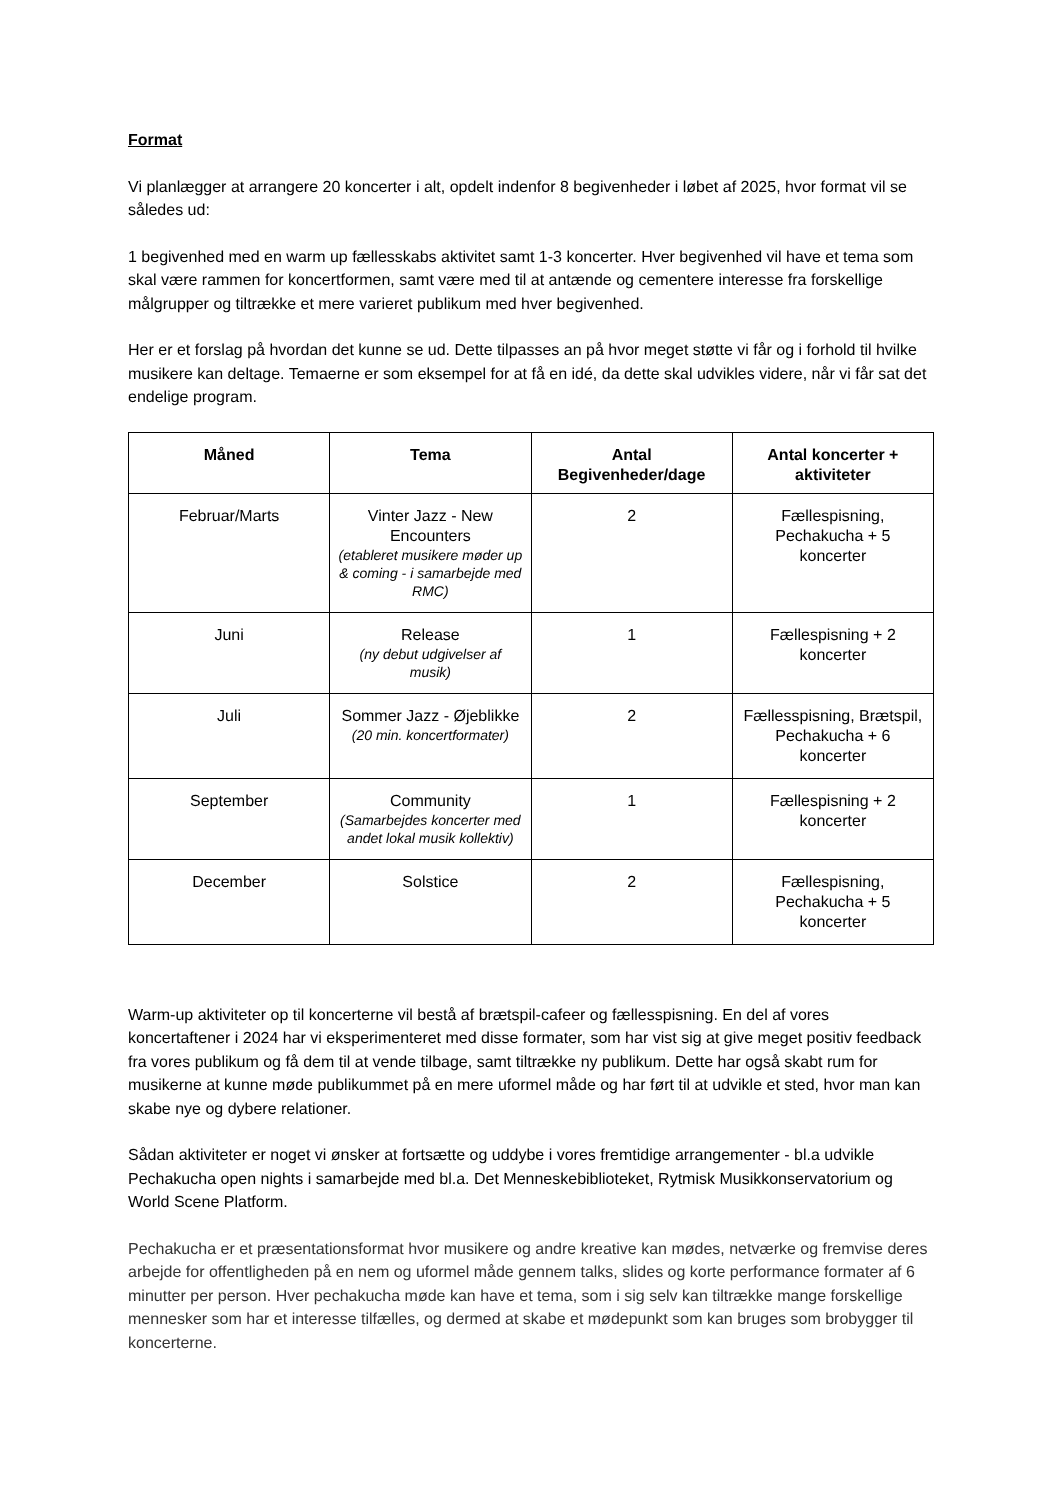Format
Vi planlægger at arrangere 20 koncerter i alt, opdelt indenfor 8 begivenheder i løbet af 2025, hvor format vil se således ud:
1 begivenhed med en warm up fællesskabs aktivitet samt 1-3 koncerter. Hver begivenhed vil have et tema som skal være rammen for koncertformen, samt være med til at antænde og cementere interesse fra forskellige målgrupper og tiltrække et mere varieret publikum med hver begivenhed.
Her er et forslag på hvordan det kunne se ud. Dette tilpasses an på hvor meget støtte vi får og i forhold til hvilke musikere kan deltage. Temaerne er som eksempel for at få en idé, da dette skal udvikles videre, når vi får sat det endelige program.
| Måned | Tema | Antal Begivenheder/dage | Antal koncerter + aktiviteter |
| --- | --- | --- | --- |
| Februar/Marts | Vinter Jazz - New Encounters (etableret musikere møder up & coming - i samarbejde med RMC) | 2 | Fællespisning, Pechakucha + 5 koncerter |
| Juni | Release (ny debut udgivelser af musik) | 1 | Fællespisning + 2 koncerter |
| Juli | Sommer Jazz - Øjeblikke (20 min. koncertformater) | 2 | Fællesspisning, Brætspil, Pechakucha + 6 koncerter |
| September | Community (Samarbejdes koncerter med andet lokal musik kollektiv) | 1 | Fællespisning + 2 koncerter |
| December | Solstice | 2 | Fællespisning, Pechakucha + 5 koncerter |
Warm-up aktiviteter op til koncerterne vil bestå af brætspil-cafeer og fællesspisning. En del af vores koncertaftener i 2024 har vi eksperimenteret med disse formater, som har vist sig at give meget positiv feedback fra vores publikum og få dem til at vende tilbage, samt tiltrække ny publikum. Dette har også skabt rum for musikerne at kunne møde publikummet på en mere uformel måde og har ført til at udvikle et sted, hvor man kan skabe nye og dybere relationer.
Sådan aktiviteter er noget vi ønsker at fortsætte og uddybe i vores fremtidige arrangementer - bl.a udvikle Pechakucha open nights i samarbejde med bl.a. Det Menneskebiblioteket, Rytmisk Musikkonservatorium og World Scene Platform.
Pechakucha er et præsentationsformat hvor musikere og andre kreative kan mødes, netværke og fremvise deres arbejde for offentligheden på en nem og uformel måde gennem talks, slides og korte performance formater af 6 minutter per person. Hver pechakucha møde kan have et tema, som i sig selv kan tiltrække mange forskellige mennesker som har et interesse tilfælles, og dermed at skabe et mødepunkt som kan bruges som brobygger til koncerterne.